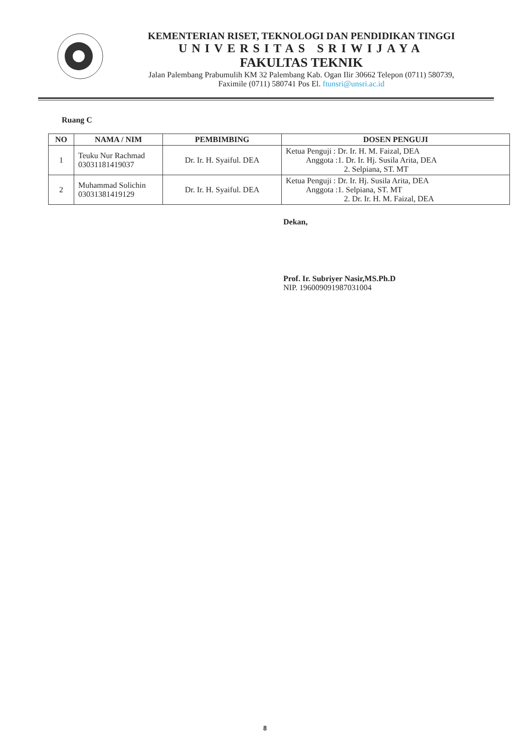KEMENTERIAN RISET, TEKNOLOGI DAN PENDIDIKAN TINGGI
UNIVERSITAS SRIWIJAYA
FAKULTAS TEKNIK
Jalan Palembang Prabumulih KM 32 Palembang Kab. Ogan Ilir 30662 Telepon (0711) 580739,
Faximile (0711) 580741 Pos El. ftunsri@unsri.ac.id
Ruang C
| NO | NAMA / NIM | PEMBIMBING | DOSEN PENGUJI |
| --- | --- | --- | --- |
| 1 | Teuku Nur Rachmad 03031181419037 | Dr. Ir. H. Syaiful. DEA | Ketua Penguji : Dr. Ir. H. M. Faizal, DEA Anggota :1. Dr. Ir. Hj. Susila Arita, DEA 2. Selpiana, ST. MT |
| 2 | Muhammad Solichin 03031381419129 | Dr. Ir. H. Syaiful. DEA | Ketua Penguji : Dr. Ir. Hj. Susila Arita, DEA Anggota :1. Selpiana, ST. MT 2. Dr. Ir. H. M. Faizal, DEA |
Dekan,
Prof. Ir. Subriyer Nasir,MS.Ph.D
NIP. 196009091987031004
8